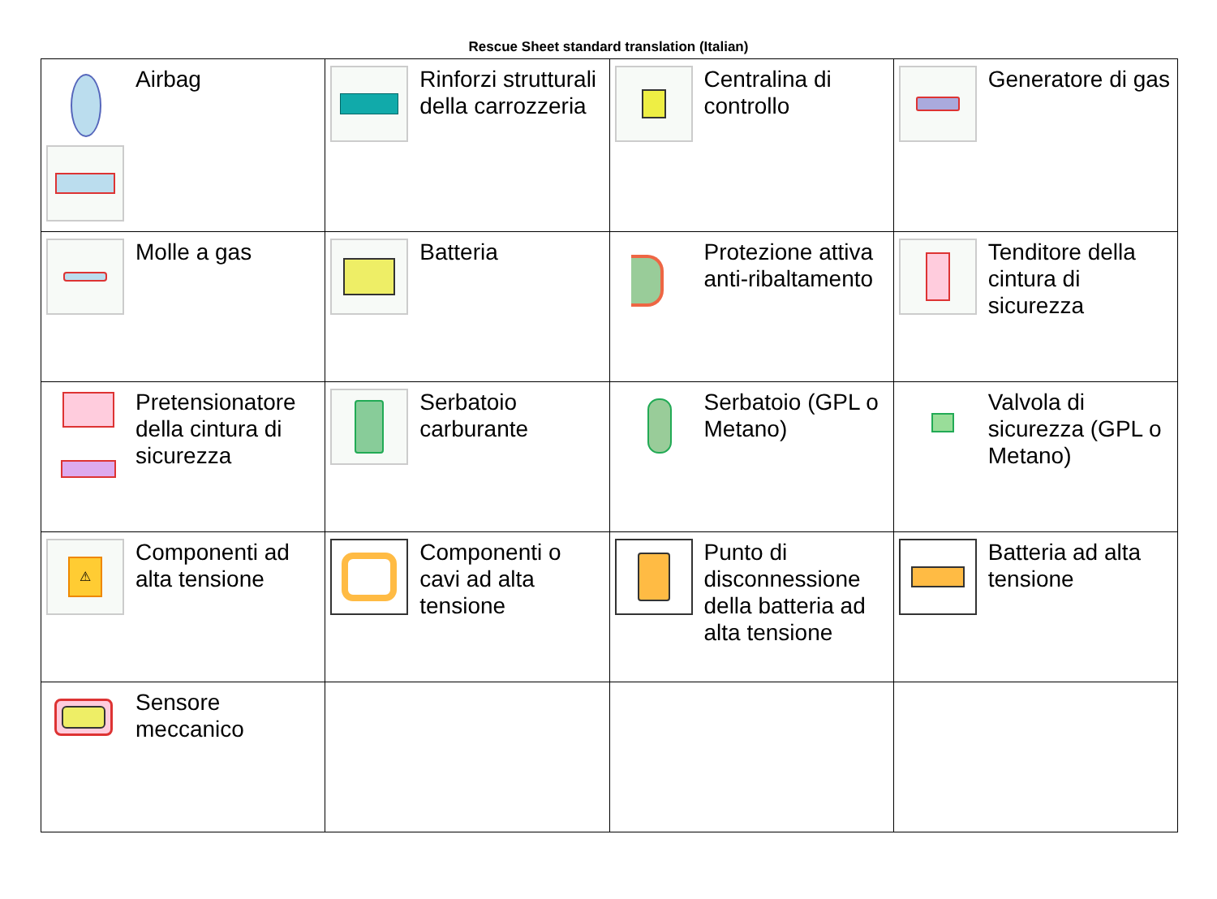Rescue Sheet standard translation (Italian)
| Airbag | Rinforzi strutturali della carrozzeria | Centralina di controllo | Generatore di gas |
| Molle a gas | Batteria | Protezione attiva anti-ribaltamento | Tenditore della cintura di sicurezza |
| Pretensionatore della cintura di sicurezza | Serbatoio carburante | Serbatoio (GPL o Metano) | Valvola di sicurezza (GPL o Metano) |
| ⚠ Componenti ad alta tensione | Componenti o cavi ad alta tensione | Punto di disconnessione della batteria ad alta tensione | Batteria ad alta tensione |
| Sensore meccanico | | | |